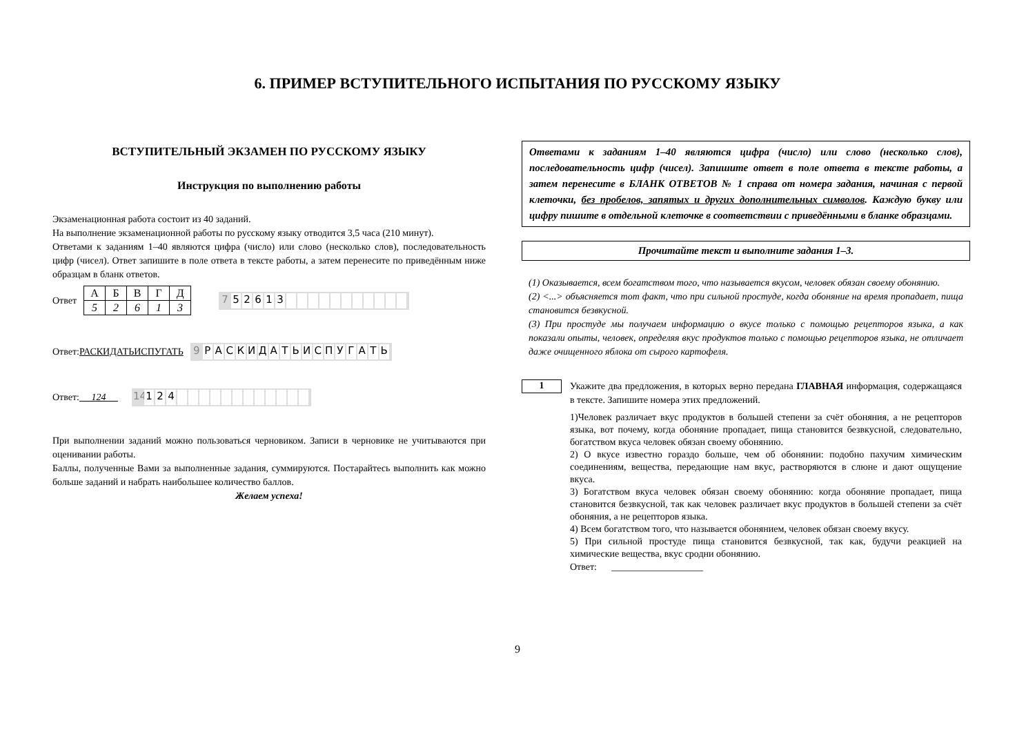6. ПРИМЕР ВСТУПИТЕЛЬНОГО ИСПЫТАНИЯ ПО РУССКОМУ ЯЗЫКУ
ВСТУПИТЕЛЬНЫЙ ЭКЗАМЕН ПО РУССКОМУ ЯЗЫКУ
Инструкция по выполнению работы
Экзаменационная работа состоит из 40 заданий.
На выполнение экзаменационной работы по русскому языку отводится 3,5 часа (210 минут).
Ответами к заданиям 1–40 являются цифра (число) или слово (несколько слов), последовательность цифр (чисел). Ответ запишите в поле ответа в тексте работы, а затем перенесите по приведённым ниже образцам в бланк ответов.
Ответ
| А | Б | В | Г | Д |
| 5 | 2 | 6 | 1 | 3 |
7 52613
Ответ: РАСКИДАТЬИСПУГАТЬ
9 РАСКИДАТЬИСПУГАТЬ
Ответ: 124
14 124
При выполнении заданий можно пользоваться черновиком. Записи в черновике не учитываются при оценивании работы.
Баллы, полученные Вами за выполненные задания, суммируются. Постарайтесь выполнить как можно больше заданий и набрать наибольшее количество баллов.
Желаем успеха!
Ответами к заданиям 1–40 являются цифра (число) или слово (несколько слов), последовательность цифр (чисел). Запишите ответ в поле ответа в тексте работы, а затем перенесите в БЛАНК ОТВЕТОВ № 1 справа от номера задания, начиная с первой клеточки, без пробелов, запятых и других дополнительных символов. Каждую букву или цифру пишите в отдельной клеточке в соответствии с приведёнными в бланке образцами.
Прочитайте текст и выполните задания 1–3.
(1) Оказывается, всем богатством того, что называется вкусом, человек обязан своему обонянию.
(2) <...> объясняется тот факт, что при сильной простуде, когда обоняние на время пропадает, пища становится безвкусной.
(3) При простуде мы получаем информацию о вкусе только с помощью рецепторов языка, а как показали опыты, человек, определяя вкус продуктов только с помощью рецепторов языка, не отличает даже очищенного яблока от сырого картофеля.
1
Укажите два предложения, в которых верно передана ГЛАВНАЯ информация, содержащаяся в тексте. Запишите номера этих предложений.
1)Человек различает вкус продуктов в большей степени за счёт обоняния, а не рецепторов языка, вот почему, когда обоняние пропадает, пища становится безвкусной, следовательно, богатством вкуса человек обязан своему обонянию.
2) О вкусе известно гораздо больше, чем об обонянии: подобно пахучим химическим соединениям, вещества, передающие нам вкус, растворяются в слюне и дают ощущение вкуса.
3) Богатством вкуса человек обязан своему обонянию: когда обоняние пропадает, пища становится безвкусной, так как человек различает вкус продуктов в большей степени за счёт обоняния, а не рецепторов языка.
4) Всем богатством того, что называется обонянием, человек обязан своему вкусу.
5) При сильной простуде пища становится безвкусной, так как, будучи реакцией на химические вещества, вкус сродни обонянию.
Ответ: ___________________
9